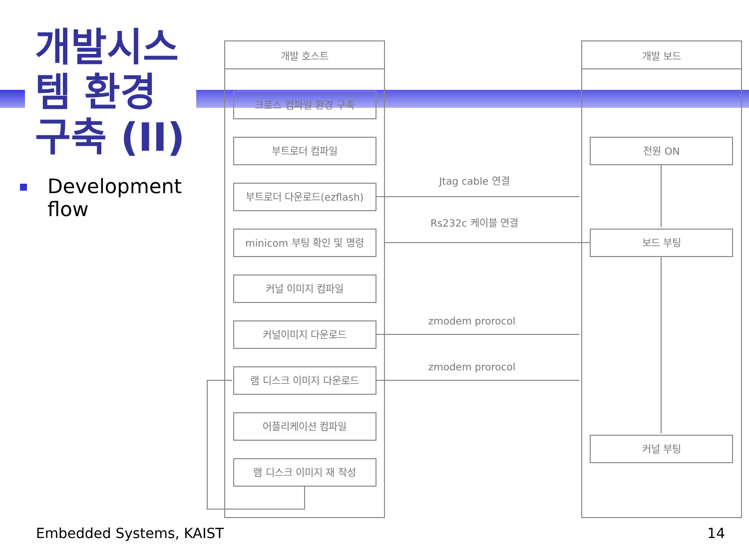개발시스템 환경 구축 (II)
Development flow
개발 호스트
개발 보드
크로스 컴파일 환경 구축
부트로더 컴파일
부트로더 다운로드(ezflash)
minicom 부팅 확인 및 명령
커널 이미지 컴파일
커널이미지 다운로드
램 디스크 이미지 다운로드
어플리케이션 컴파일
램 디스크 이미지 재 작성
전원 ON
보드 부팅
커널 부팅
Jtag cable 연결
Rs232c 케이블 연결
zmodem prorocol
zmodem prorocol
Embedded Systems, KAIST 14